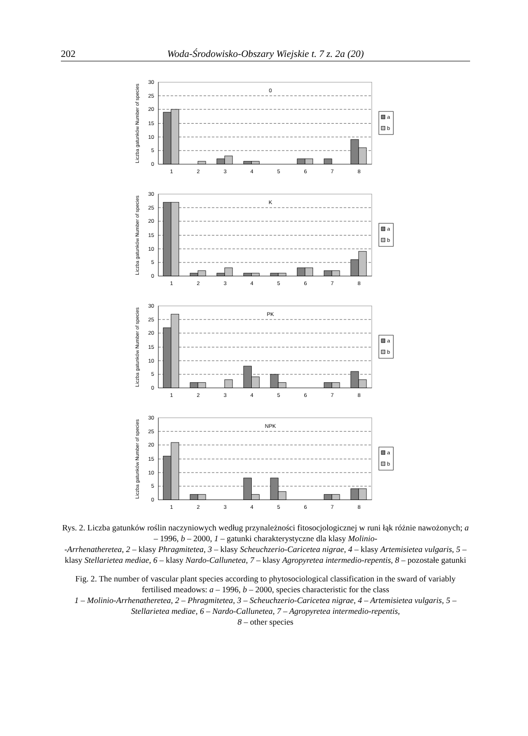202 Woda-Środowisko-Obszary Wiejskie t. 7 z. 2a (20)
30
25
20
15
10
5
0
1
2
3
4
5
6
7
8
0
Liczba gatunków Number of species
a
b
30
25
20
15
10
5
0
1
2
3
4
5
6
7
8
K
Liczba gatunków Number of species
a
b
30
25
20
15
10
5
0
1
2
3
4
5
6
7
8
PK
Liczba gatunków Number of species
a
b
30
25
20
15
10
5
0
1
2
3
4
5
6
7
8
NPK
Liczba gatunków Number of species
a
b
Rys. 2. Liczba gatunków roślin naczyniowych według przynależności fitosocjologicznej w runi łąk różnie nawożonych; a – 1996, b – 2000, 1 – gatunki charakterystyczne dla klasy Molinio-
-Arrhenatheretea, 2 – klasy Phragmitetea, 3 – klasy Scheuchzerio-Caricetea nigrae, 4 – klasy Artemisietea vulgaris, 5 – klasy Stellarietea mediae, 6 – klasy Nardo-Callunetea, 7 – klasy Agropyretea intermedio-repentis, 8 – pozostałe gatunki
Fig. 2. The number of vascular plant species according to phytosociological classification in the sward of variably fertilised meadows: a – 1996, b – 2000, species characteristic for the class
1 – Molinio-Arrhenatheretea, 2 – Phragmitetea, 3 – Scheuchzerio-Caricetea nigrae, 4 – Artemisietea vulgaris, 5 – Stellarietea mediae, 6 – Nardo-Callunetea, 7 – Agropyretea intermedio-repentis,
8 – other species